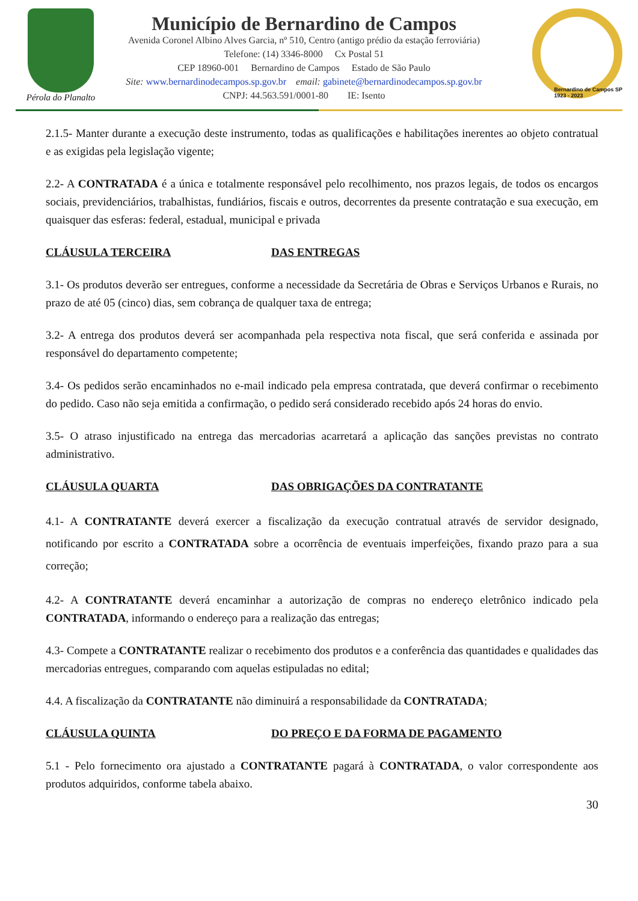Pérola do Planalto
Município de Bernardino de Campos
Avenida Coronel Albino Alves Garcia, nº 510, Centro (antigo prédio da estação ferroviária)
Telefone: (14) 3346-8000 Cx Postal 51
CEP 18960-001 Bernardino de Campos Estado de São Paulo
Site: www.bernardinodecampos.sp.gov.br email: gabinete@bernardinodecampos.sp.gov.br
CNPJ: 44.563.591/0001-80 IE: Isento
Bernardino de Campos SP
1923 - 2023
2.1.5- Manter durante a execução deste instrumento, todas as qualificações e habilitações inerentes ao objeto contratual e as exigidas pela legislação vigente;
2.2- A CONTRATADA é a única e totalmente responsável pelo recolhimento, nos prazos legais, de todos os encargos sociais, previdenciários, trabalhistas, fundiários, fiscais e outros, decorrentes da presente contratação e sua execução, em quaisquer das esferas: federal, estadual, municipal e privada
CLÁUSULA TERCEIRA DAS ENTREGAS
3.1- Os produtos deverão ser entregues, conforme a necessidade da Secretária de Obras e Serviços Urbanos e Rurais, no prazo de até 05 (cinco) dias, sem cobrança de qualquer taxa de entrega;
3.2- A entrega dos produtos deverá ser acompanhada pela respectiva nota fiscal, que será conferida e assinada por responsável do departamento competente;
3.4- Os pedidos serão encaminhados no e-mail indicado pela empresa contratada, que deverá confirmar o recebimento do pedido. Caso não seja emitida a confirmação, o pedido será considerado recebido após 24 horas do envio.
3.5- O atraso injustificado na entrega das mercadorias acarretará a aplicação das sanções previstas no contrato administrativo.
CLÁUSULA QUARTA DAS OBRIGAÇÕES DA CONTRATANTE
4.1- A CONTRATANTE deverá exercer a fiscalização da execução contratual através de servidor designado, notificando por escrito a CONTRATADA sobre a ocorrência de eventuais imperfeições, fixando prazo para a sua correção;
4.2- A CONTRATANTE deverá encaminhar a autorização de compras no endereço eletrônico indicado pela CONTRATADA, informando o endereço para a realização das entregas;
4.3- Compete a CONTRATANTE realizar o recebimento dos produtos e a conferência das quantidades e qualidades das mercadorias entregues, comparando com aquelas estipuladas no edital;
4.4. A fiscalização da CONTRATANTE não diminuirá a responsabilidade da CONTRATADA;
CLÁUSULA QUINTA DO PREÇO E DA FORMA DE PAGAMENTO
5.1 - Pelo fornecimento ora ajustado a CONTRATANTE pagará à CONTRATADA, o valor correspondente aos produtos adquiridos, conforme tabela abaixo.
30